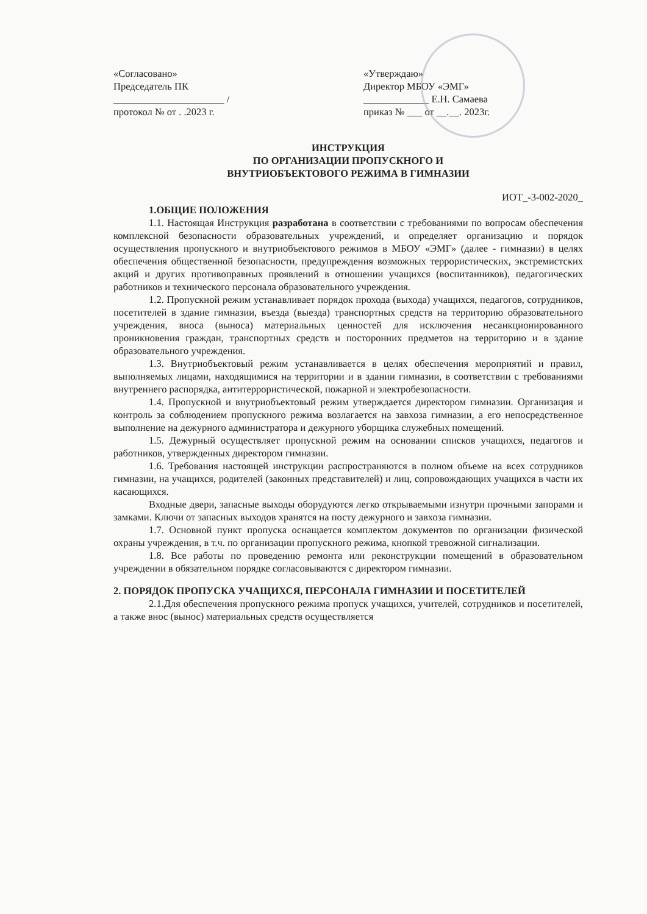«Согласовано»
Председатель ПК
______________________ /
протокол № от . .2023 г.
«Утверждаю»
Директор МБОУ «ЭМГ»
_____________ Е.Н. Самаева
приказ № ___ от __.__. 2023г.
ИНСТРУКЦИЯ
ПО ОРГАНИЗАЦИИ ПРОПУСКНОГО И
ВНУТРИОБЪЕКТОВОГО РЕЖИМА В ГИМНАЗИИ
ИОТ_-3-002-2020_
1.ОБЩИЕ ПОЛОЖЕНИЯ
1.1. Настоящая Инструкция разработана в соответствии с требованиями по вопросам обеспечения комплексной безопасности образовательных учреждений, и определяет организацию и порядок осуществления пропускного и внутриобъектового режимов в МБОУ «ЭМГ» (далее - гимназии) в целях обеспечения общественной безопасности, предупреждения возможных террористических, экстремистских акций и других противоправных проявлений в отношении учащихся (воспитанников), педагогических работников и технического персонала образовательного учреждения.
1.2. Пропускной режим устанавливает порядок прохода (выхода) учащихся, педагогов, сотрудников, посетителей в здание гимназии, въезда (выезда) транспортных средств на территорию образовательного учреждения, вноса (выноса) материальных ценностей для исключения несанкционированного проникновения граждан, транспортных средств и посторонних предметов на территорию и в здание образовательного учреждения.
1.3. Внутриобъектовый режим устанавливается в целях обеспечения мероприятий и правил, выполняемых лицами, находящимися на территории и в здании гимназии, в соответствии с требованиями внутреннего распорядка, антитеррористической, пожарной и электробезопасности.
1.4. Пропускной и внутриобъектовый режим утверждается директором гимназии. Организация и контроль за соблюдением пропускного режима возлагается на завхоза гимназии, а его непосредственное выполнение на дежурного администратора и дежурного уборщика служебных помещений.
1.5. Дежурный осуществляет пропускной режим на основании списков учащихся, педагогов и работников, утвержденных директором гимназии.
1.6. Требования настоящей инструкции распространяются в полном объеме на всех сотрудников гимназии, на учащихся, родителей (законных представителей) и лиц, сопровождающих учащихся в части их касающихся.
Входные двери, запасные выходы оборудуются легко открываемыми изнутри прочными запорами и замками. Ключи от запасных выходов хранятся на посту дежурного и завхоза гимназии.
1.7. Основной пункт пропуска оснащается комплектом документов по организации физической охраны учреждения, в т.ч. по организации пропускного режима, кнопкой тревожной сигнализации.
1.8. Все работы по проведению ремонта или реконструкции помещений в образовательном учреждении в обязательном порядке согласовываются с директором гимназии.
2. ПОРЯДОК ПРОПУСКА УЧАЩИХСЯ, ПЕРСОНАЛА ГИМНАЗИИ И ПОСЕТИТЕЛЕЙ
2.1.Для обеспечения пропускного режима пропуск учащихся, учителей, сотрудников и посетителей, а также внос (вынос) материальных средств осуществляется